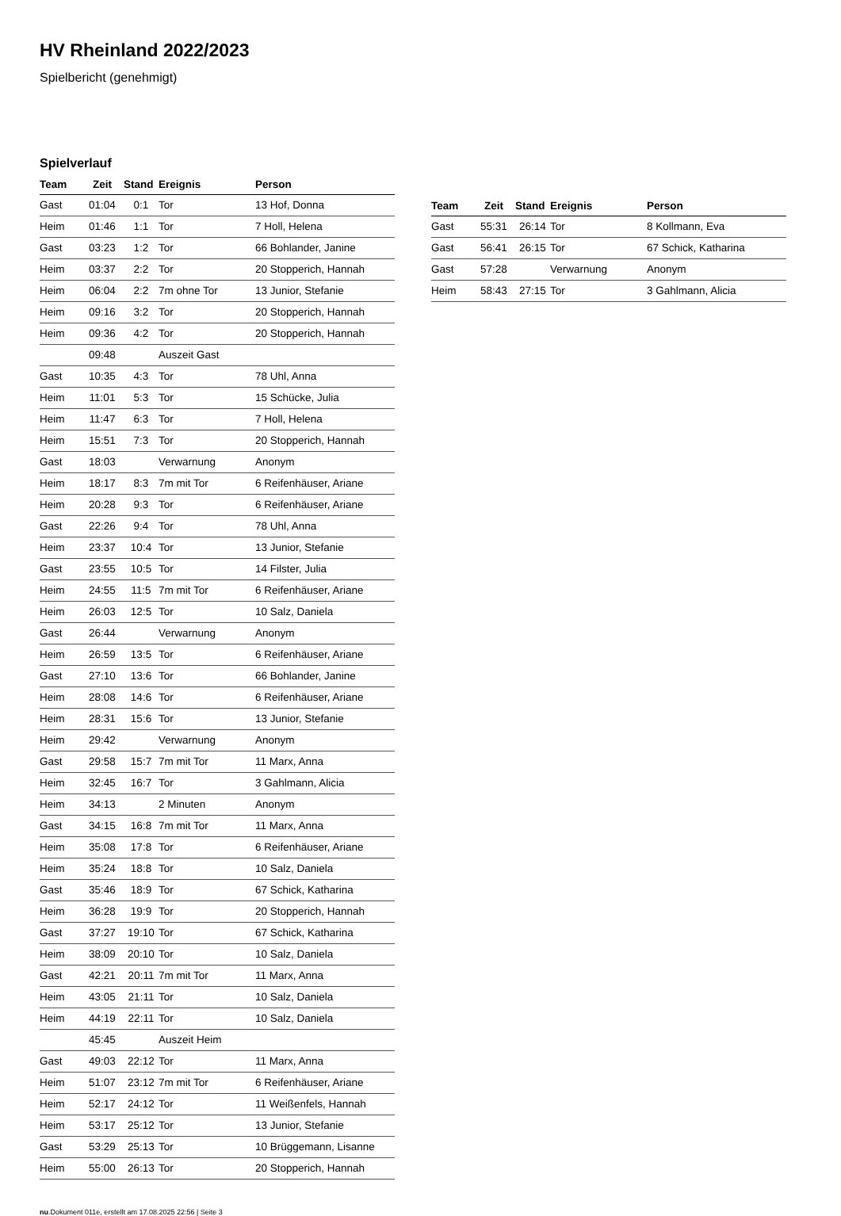HV Rheinland 2022/2023
Spielbericht (genehmigt)
Spielverlauf
| Team | Zeit | Stand | Ereignis | Person |
| --- | --- | --- | --- | --- |
| Gast | 01:04 | 0:1 | Tor | 13 Hof, Donna |
| Heim | 01:46 | 1:1 | Tor | 7 Holl, Helena |
| Gast | 03:23 | 1:2 | Tor | 66 Bohlander, Janine |
| Heim | 03:37 | 2:2 | Tor | 20 Stopperich, Hannah |
| Heim | 06:04 | 2:2 | 7m ohne Tor | 13 Junior, Stefanie |
| Heim | 09:16 | 3:2 | Tor | 20 Stopperich, Hannah |
| Heim | 09:36 | 4:2 | Tor | 20 Stopperich, Hannah |
| | 09:48 | | Auszeit Gast | |
| Gast | 10:35 | 4:3 | Tor | 78 Uhl, Anna |
| Heim | 11:01 | 5:3 | Tor | 15 Schücke, Julia |
| Heim | 11:47 | 6:3 | Tor | 7 Holl, Helena |
| Heim | 15:51 | 7:3 | Tor | 20 Stopperich, Hannah |
| Gast | 18:03 | | Verwarnung | Anonym |
| Heim | 18:17 | 8:3 | 7m mit Tor | 6 Reifenhäuser, Ariane |
| Heim | 20:28 | 9:3 | Tor | 6 Reifenhäuser, Ariane |
| Gast | 22:26 | 9:4 | Tor | 78 Uhl, Anna |
| Heim | 23:37 | 10:4 | Tor | 13 Junior, Stefanie |
| Gast | 23:55 | 10:5 | Tor | 14 Filster, Julia |
| Heim | 24:55 | 11:5 | 7m mit Tor | 6 Reifenhäuser, Ariane |
| Heim | 26:03 | 12:5 | Tor | 10 Salz, Daniela |
| Gast | 26:44 | | Verwarnung | Anonym |
| Heim | 26:59 | 13:5 | Tor | 6 Reifenhäuser, Ariane |
| Gast | 27:10 | 13:6 | Tor | 66 Bohlander, Janine |
| Heim | 28:08 | 14:6 | Tor | 6 Reifenhäuser, Ariane |
| Heim | 28:31 | 15:6 | Tor | 13 Junior, Stefanie |
| Heim | 29:42 | | Verwarnung | Anonym |
| Gast | 29:58 | 15:7 | 7m mit Tor | 11 Marx, Anna |
| Heim | 32:45 | 16:7 | Tor | 3 Gahlmann, Alicia |
| Heim | 34:13 | | 2 Minuten | Anonym |
| Gast | 34:15 | 16:8 | 7m mit Tor | 11 Marx, Anna |
| Heim | 35:08 | 17:8 | Tor | 6 Reifenhäuser, Ariane |
| Heim | 35:24 | 18:8 | Tor | 10 Salz, Daniela |
| Gast | 35:46 | 18:9 | Tor | 67 Schick, Katharina |
| Heim | 36:28 | 19:9 | Tor | 20 Stopperich, Hannah |
| Gast | 37:27 | 19:10 | Tor | 67 Schick, Katharina |
| Heim | 38:09 | 20:10 | Tor | 10 Salz, Daniela |
| Gast | 42:21 | 20:11 | 7m mit Tor | 11 Marx, Anna |
| Heim | 43:05 | 21:11 | Tor | 10 Salz, Daniela |
| Heim | 44:19 | 22:11 | Tor | 10 Salz, Daniela |
| | 45:45 | | Auszeit Heim | |
| Gast | 49:03 | 22:12 | Tor | 11 Marx, Anna |
| Heim | 51:07 | 23:12 | 7m mit Tor | 6 Reifenhäuser, Ariane |
| Heim | 52:17 | 24:12 | Tor | 11 Weißenfels, Hannah |
| Heim | 53:17 | 25:12 | Tor | 13 Junior, Stefanie |
| Gast | 53:29 | 25:13 | Tor | 10 Brüggemann, Lisanne |
| Heim | 55:00 | 26:13 | Tor | 20 Stopperich, Hannah |
| Team | Zeit | Stand | Ereignis | Person |
| --- | --- | --- | --- | --- |
| Gast | 55:31 | 26:14 | Tor | 8 Kollmann, Eva |
| Gast | 56:41 | 26:15 | Tor | 67 Schick, Katharina |
| Gast | 57:28 | | Verwarnung | Anonym |
| Heim | 58:43 | 27:15 | Tor | 3 Gahlmann, Alicia |
nu.Dokument 011e, erstellt am 17.08.2025 22:56 | Seite 3